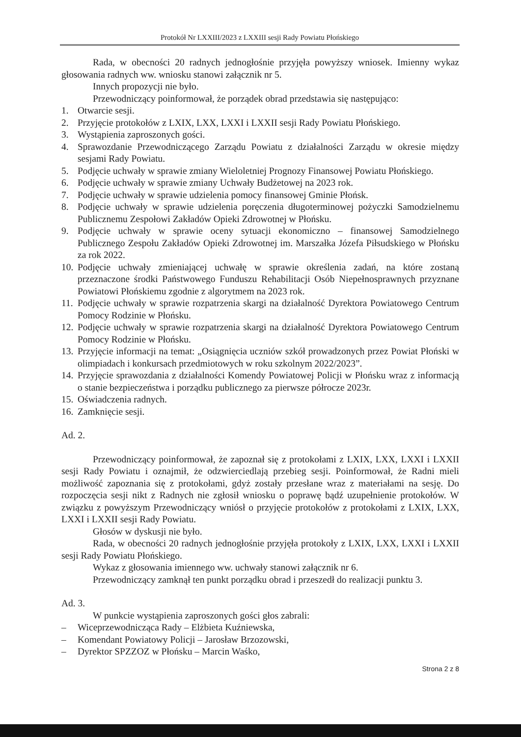Protokół Nr LXXIII/2023 z LXXIII sesji Rady Powiatu Płońskiego
Rada, w obecności 20 radnych jednogłośnie przyjęła powyższy wniosek. Imienny wykaz głosowania radnych ww. wniosku stanowi załącznik nr 5.
Innych propozycji nie było.
Przewodniczący poinformował, że porządek obrad przedstawia się następująco:
1. Otwarcie sesji.
2. Przyjęcie protokołów z LXIX, LXX, LXXI i LXXII sesji Rady Powiatu Płońskiego.
3. Wystąpienia zaproszonych gości.
4. Sprawozdanie Przewodniczącego Zarządu Powiatu z działalności Zarządu w okresie między sesjami Rady Powiatu.
5. Podjęcie uchwały w sprawie zmiany Wieloletniej Prognozy Finansowej Powiatu Płońskiego.
6. Podjęcie uchwały w sprawie zmiany Uchwały Budżetowej na 2023 rok.
7. Podjęcie uchwały w sprawie udzielenia pomocy finansowej Gminie Płońsk.
8. Podjęcie uchwały w sprawie udzielenia poręczenia długoterminowej pożyczki Samodzielnemu Publicznemu Zespołowi Zakładów Opieki Zdrowotnej w Płońsku.
9. Podjęcie uchwały w sprawie oceny sytuacji ekonomiczno – finansowej Samodzielnego Publicznego Zespołu Zakładów Opieki Zdrowotnej im. Marszałka Józefa Piłsudskiego w Płońsku za rok 2022.
10. Podjęcie uchwały zmieniającej uchwałę w sprawie określenia zadań, na które zostaną przeznaczone środki Państwowego Funduszu Rehabilitacji Osób Niepełnosprawnych przyznane Powiatowi Płońskiemu zgodnie z algorytmem na 2023 rok.
11. Podjęcie uchwały w sprawie rozpatrzenia skargi na działalność Dyrektora Powiatowego Centrum Pomocy Rodzinie w Płońsku.
12. Podjęcie uchwały w sprawie rozpatrzenia skargi na działalność Dyrektora Powiatowego Centrum Pomocy Rodzinie w Płońsku.
13. Przyjęcie informacji na temat: „Osiągnięcia uczniów szkół prowadzonych przez Powiat Płoński w olimpiadach i konkursach przedmiotowych w roku szkolnym 2022/2023”.
14. Przyjęcie sprawozdania z działalności Komendy Powiatowej Policji w Płońsku wraz z informacją o stanie bezpieczeństwa i porządku publicznego za pierwsze półrocze 2023r.
15. Oświadczenia radnych.
16. Zamknięcie sesji.
Ad. 2.
Przewodniczący poinformował, że zapoznał się z protokołami z LXIX, LXX, LXXI i LXXII sesji Rady Powiatu i oznajmił, że odzwierciedlają przebieg sesji. Poinformował, że Radni mieli możliwość zapoznania się z protokołami, gdyż zostały przesłane wraz z materiałami na sesję. Do rozpoczęcia sesji nikt z Radnych nie zgłosił wniosku o poprawę bądź uzupełnienie protokołów. W związku z powyższym Przewodniczący wniósł o przyjęcie protokołów z protokołami z LXIX, LXX, LXXI i LXXII sesji Rady Powiatu.
Głosów w dyskusji nie było.
Rada, w obecności 20 radnych jednogłośnie przyjęła protokoły z LXIX, LXX, LXXI i LXXII sesji Rady Powiatu Płońskiego.
Wykaz z głosowania imiennego ww. uchwały stanowi załącznik nr 6.
Przewodniczący zamknął ten punkt porządku obrad i przeszedł do realizacji punktu 3.
Ad. 3.
W punkcie wystąpienia zaproszonych gości głos zabrali:
– Wiceprzewodnicząca Rady – Elżbieta Kuźniewska,
– Komendant Powiatowy Policji – Jarosław Brzozowski,
– Dyrektor SPZZOZ w Płońsku – Marcin Waśko,
Strona 2 z 8